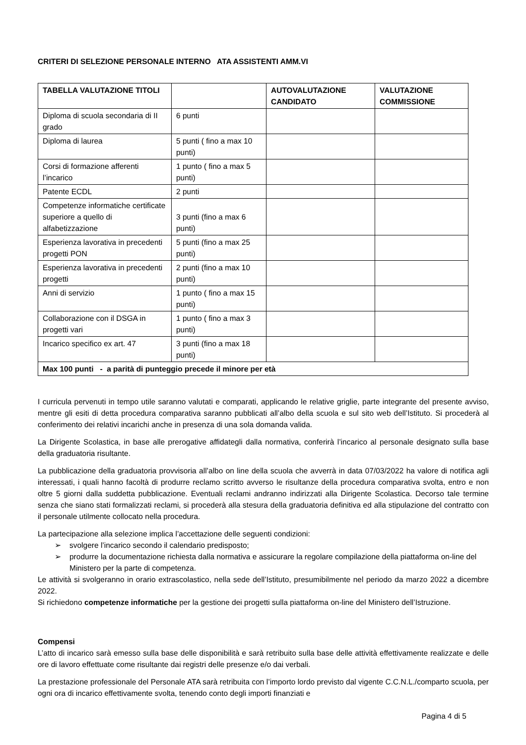CRITERI DI SELEZIONE PERSONALE INTERNO ATA ASSISTENTI AMM.VI
| TABELLA VALUTAZIONE TITOLI | | AUTOVALUTAZIONE CANDIDATO | VALUTAZIONE COMMISSIONE |
| --- | --- | --- | --- |
| Diploma di scuola secondaria di II grado | 6 punti | | |
| Diploma di laurea | 5 punti ( fino a max 10 punti) | | |
| Corsi di formazione afferenti l’incarico | 1 punto ( fino a max 5 punti) | | |
| Patente ECDL | 2 punti | | |
| Competenze informatiche certificate superiore a quello di alfabetizzazione | 3 punti (fino a max 6 punti) | | |
| Esperienza lavorativa in precedenti progetti PON | 5 punti (fino a max 25 punti) | | |
| Esperienza lavorativa in precedenti progetti | 2 punti (fino a max 10 punti) | | |
| Anni di servizio | 1 punto ( fino a max 15 punti) | | |
| Collaborazione con il DSGA in progetti vari | 1 punto ( fino a max 3 punti) | | |
| Incarico specifico ex art. 47 | 3 punti (fino a max 18 punti) | | |
| Max 100 punti - a parità di punteggio precede il minore per età | | | |
I curricula pervenuti in tempo utile saranno valutati e comparati, applicando le relative griglie, parte integrante del presente avviso, mentre gli esiti di detta procedura comparativa saranno pubblicati all’albo della scuola e sul sito web dell’Istituto. Si procederà al conferimento dei relativi incarichi anche in presenza di una sola domanda valida.
La Dirigente Scolastica, in base alle prerogative affidategli dalla normativa, conferirà l’incarico al personale designato sulla base della graduatoria risultante.
La pubblicazione della graduatoria provvisoria all’albo on line della scuola che avverrà in data 07/03/2022 ha valore di notifica agli interessati, i quali hanno facoltà di produrre reclamo scritto avverso le risultanze della procedura comparativa svolta, entro e non oltre 5 giorni dalla suddetta pubblicazione. Eventuali reclami andranno indirizzati alla Dirigente Scolastica. Decorso tale termine senza che siano stati formalizzati reclami, si procederà alla stesura della graduatoria definitiva ed alla stipulazione del contratto con il personale utilmente collocato nella procedura.
La partecipazione alla selezione implica l’accettazione delle seguenti condizioni:
➢ svolgere l’incarico secondo il calendario predisposto;
➢ produrre la documentazione richiesta dalla normativa e assicurare la regolare compilazione della piattaforma on-line del Ministero per la parte di competenza.
Le attività si svolgeranno in orario extrascolastico, nella sede dell’Istituto, presumibilmente nel periodo da marzo 2022 a dicembre 2022.
Si richiedono competenze informatiche per la gestione dei progetti sulla piattaforma on-line del Ministero dell’Istruzione.
Compensi
L’atto di incarico sarà emesso sulla base delle disponibilità e sarà retribuito sulla base delle attività effettivamente realizzate e delle ore di lavoro effettuate come risultante dai registri delle presenze e/o dai verbali.
La prestazione professionale del Personale ATA sarà retribuita con l’importo lordo previsto dal vigente C.C.N.L./comparto scuola, per ogni ora di incarico effettivamente svolta, tenendo conto degli importi finanziati e
Pagina 4 di 5